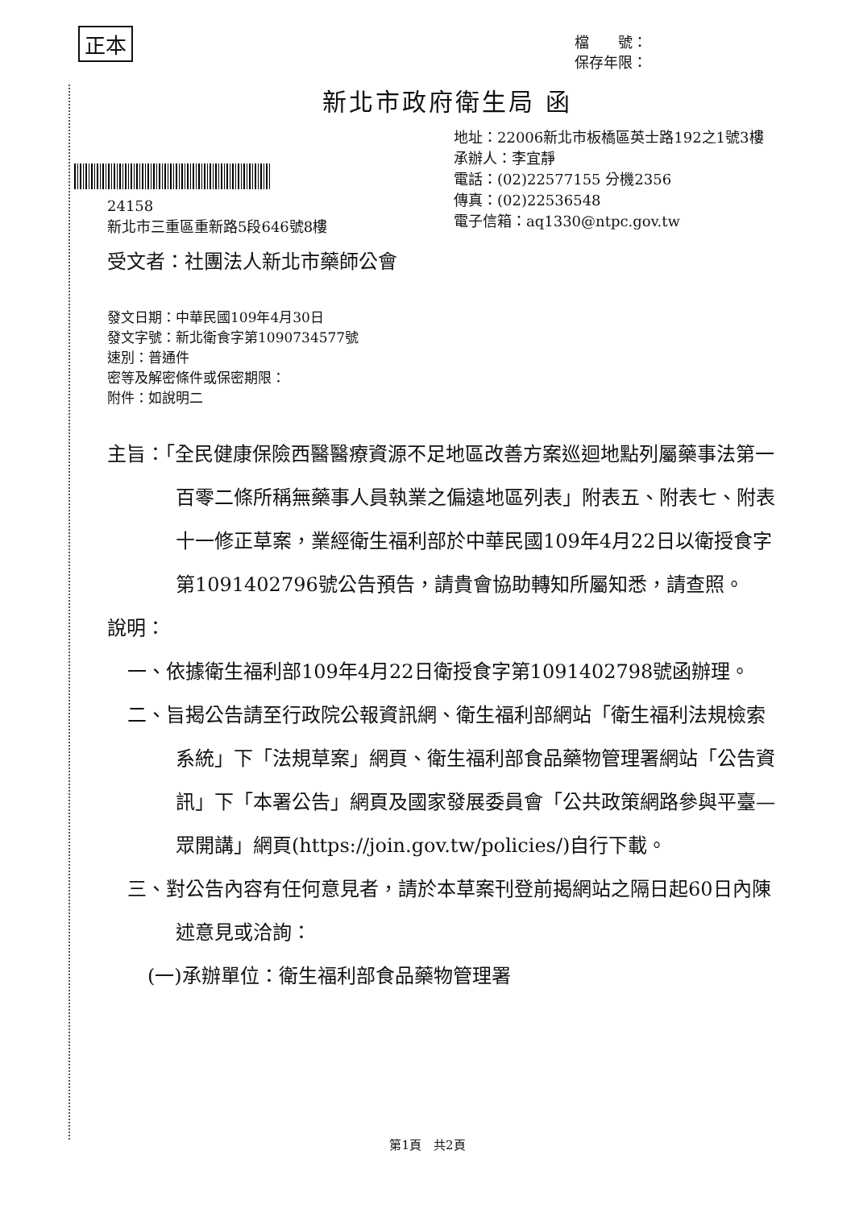正本
檔　　號：
保存年限：
新北市政府衛生局 函
地址：22006新北市板橋區英士路192之1號3樓
承辦人：李宜靜
電話：(02)22577155 分機2356
傳真：(02)22536548
電子信箱：aq1330@ntpc.gov.tw
24158
新北市三重區重新路5段646號8樓
受文者：社團法人新北市藥師公會
發文日期：中華民國109年4月30日
發文字號：新北衛食字第1090734577號
速別：普通件
密等及解密條件或保密期限：
附件：如說明二
主旨：「全民健康保險西醫醫療資源不足地區改善方案巡迴地點列屬藥事法第一百零二條所稱無藥事人員執業之偏遠地區列表」附表五、附表七、附表十一修正草案，業經衛生福利部於中華民國109年4月22日以衛授食字第1091402796號公告預告，請貴會協助轉知所屬知悉，請查照。
說明：
一、依據衛生福利部109年4月22日衛授食字第1091402798號函辦理。
二、旨揭公告請至行政院公報資訊網、衛生福利部網站「衛生福利法規檢索系統」下「法規草案」網頁、衛生福利部食品藥物管理署網站「公告資訊」下「本署公告」網頁及國家發展委員會「公共政策網路參與平臺—眾開講」網頁(https://join.gov.tw/policies/)自行下載。
三、對公告內容有任何意見者，請於本草案刊登前揭網站之隔日起60日內陳述意見或洽詢：
(一)承辦單位：衛生福利部食品藥物管理署
第1頁　共2頁